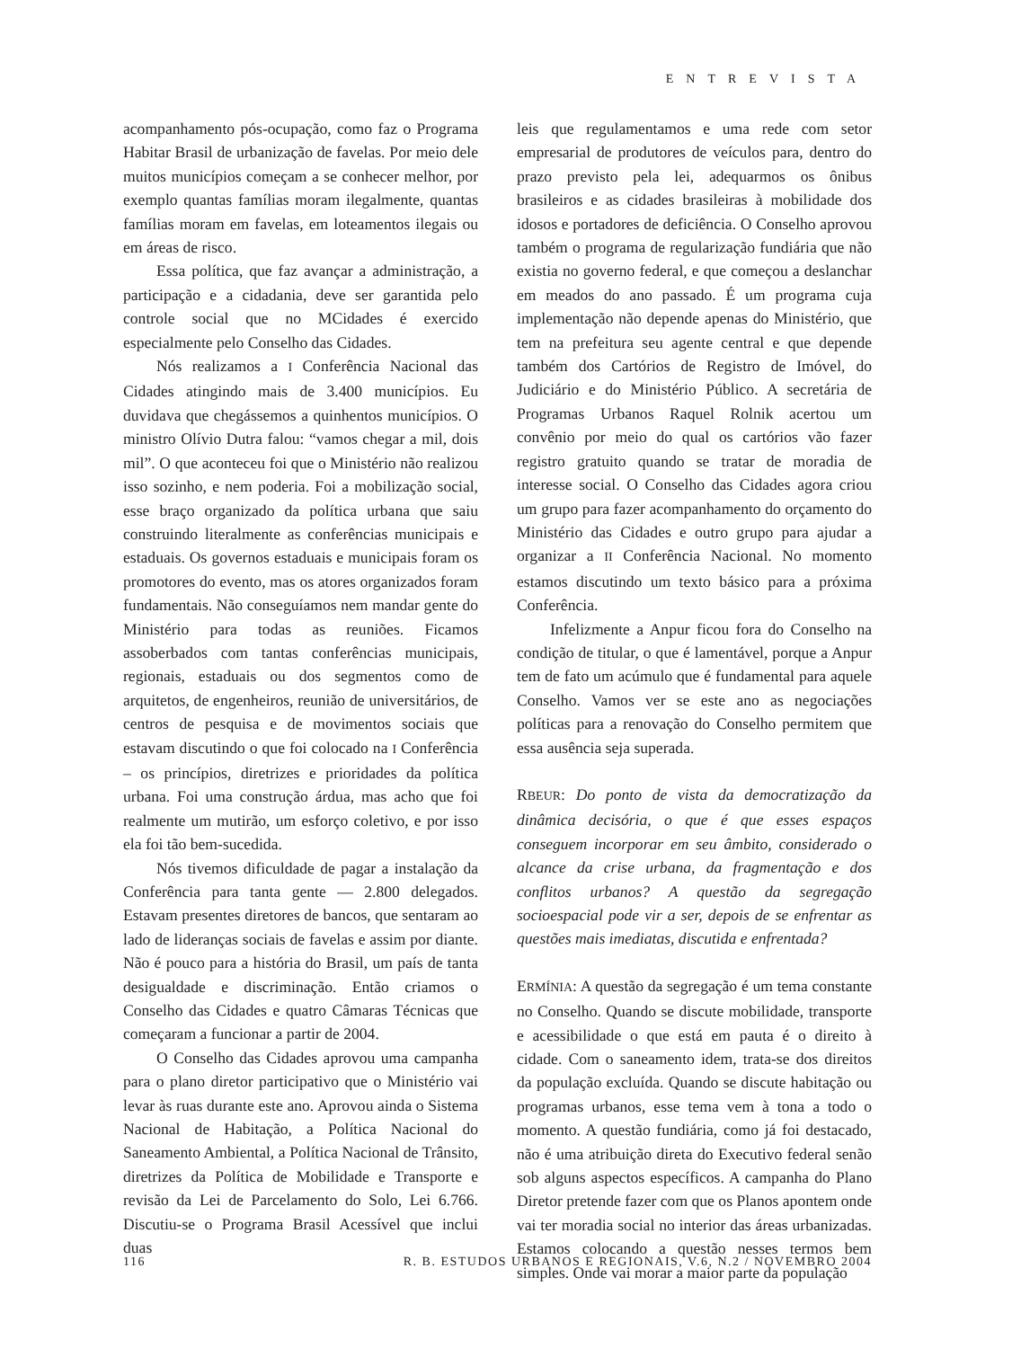ENTREVISTA
acompanhamento pós-ocupação, como faz o Programa Habitar Brasil de urbanização de favelas. Por meio dele muitos municípios começam a se conhecer melhor, por exemplo quantas famílias moram ilegalmente, quantas famílias moram em favelas, em loteamentos ilegais ou em áreas de risco.
Essa política, que faz avançar a administração, a participação e a cidadania, deve ser garantida pelo controle social que no MCidades é exercido especialmente pelo Conselho das Cidades.
Nós realizamos a I Conferência Nacional das Cidades atingindo mais de 3.400 municípios. Eu duvidava que chegássemos a quinhentos municípios. O ministro Olívio Dutra falou: “vamos chegar a mil, dois mil”. O que aconteceu foi que o Ministério não realizou isso sozinho, e nem poderia. Foi a mobilização social, esse braço organizado da política urbana que saiu construindo literalmente as conferências municipais e estaduais. Os governos estaduais e municipais foram os promotores do evento, mas os atores organizados foram fundamentais. Não conseguíamos nem mandar gente do Ministério para todas as reuniões. Ficamos assoberbados com tantas conferências municipais, regionais, estaduais ou dos segmentos como de arquitetos, de engenheiros, reunião de universitários, de centros de pesquisa e de movimentos sociais que estavam discutindo o que foi colocado na I Conferência – os princípios, diretrizes e prioridades da política urbana. Foi uma construção árdua, mas acho que foi realmente um mutirão, um esforço coletivo, e por isso ela foi tão bem-sucedida.
Nós tivemos dificuldade de pagar a instalação da Conferência para tanta gente — 2.800 delegados. Estavam presentes diretores de bancos, que sentaram ao lado de lideranças sociais de favelas e assim por diante. Não é pouco para a história do Brasil, um país de tanta desigualdade e discriminação. Então criamos o Conselho das Cidades e quatro Câmaras Técnicas que começaram a funcionar a partir de 2004.
O Conselho das Cidades aprovou uma campanha para o plano diretor participativo que o Ministério vai levar às ruas durante este ano. Aprovou ainda o Sistema Nacional de Habitação, a Política Nacional do Saneamento Ambiental, a Política Nacional de Trânsito, diretrizes da Política de Mobilidade e Transporte e revisão da Lei de Parcelamento do Solo, Lei 6.766. Discutiu-se o Programa Brasil Acessível que inclui duas
leis que regulamentamos e uma rede com setor empresarial de produtores de veículos para, dentro do prazo previsto pela lei, adequarmos os ônibus brasileiros e as cidades brasileiras à mobilidade dos idosos e portadores de deficiência. O Conselho aprovou também o programa de regularização fundiária que não existia no governo federal, e que começou a deslanchar em meados do ano passado. É um programa cuja implementação não depende apenas do Ministério, que tem na prefeitura seu agente central e que depende também dos Cartórios de Registro de Imóvel, do Judiciário e do Ministério Público. A secretária de Programas Urbanos Raquel Rolnik acertou um convênio por meio do qual os cartórios vão fazer registro gratuito quando se tratar de moradia de interesse social. O Conselho das Cidades agora criou um grupo para fazer acompanhamento do orçamento do Ministério das Cidades e outro grupo para ajudar a organizar a II Conferência Nacional. No momento estamos discutindo um texto básico para a próxima Conferência.
Infelizmente a Anpur ficou fora do Conselho na condição de titular, o que é lamentável, porque a Anpur tem de fato um acúmulo que é fundamental para aquele Conselho. Vamos ver se este ano as negociações políticas para a renovação do Conselho permitem que essa ausência seja superada.
RBEUR: Do ponto de vista da democratização da dinâmica decisória, o que é que esses espaços conseguem incorporar em seu âmbito, considerado o alcance da crise urbana, da fragmentação e dos conflitos urbanos? A questão da segregação socioespacial pode vir a ser, depois de se enfrentar as questões mais imediatas, discutida e enfrentada?
ERMÍNIA: A questão da segregação é um tema constante no Conselho. Quando se discute mobilidade, transporte e acessibilidade o que está em pauta é o direito à cidade. Com o saneamento idem, trata-se dos direitos da população excluída. Quando se discute habitação ou programas urbanos, esse tema vem à tona a todo o momento. A questão fundiária, como já foi destacado, não é uma atribuição direta do Executivo federal senão sob alguns aspectos específicos. A campanha do Plano Diretor pretende fazer com que os Planos apontem onde vai ter moradia social no interior das áreas urbanizadas. Estamos colocando a questão nesses termos bem simples. Onde vai morar a maior parte da população
116 R. B. ESTUDOS URBANOS E REGIONAIS, V.6, N.2 / NOVEMBRO 2004